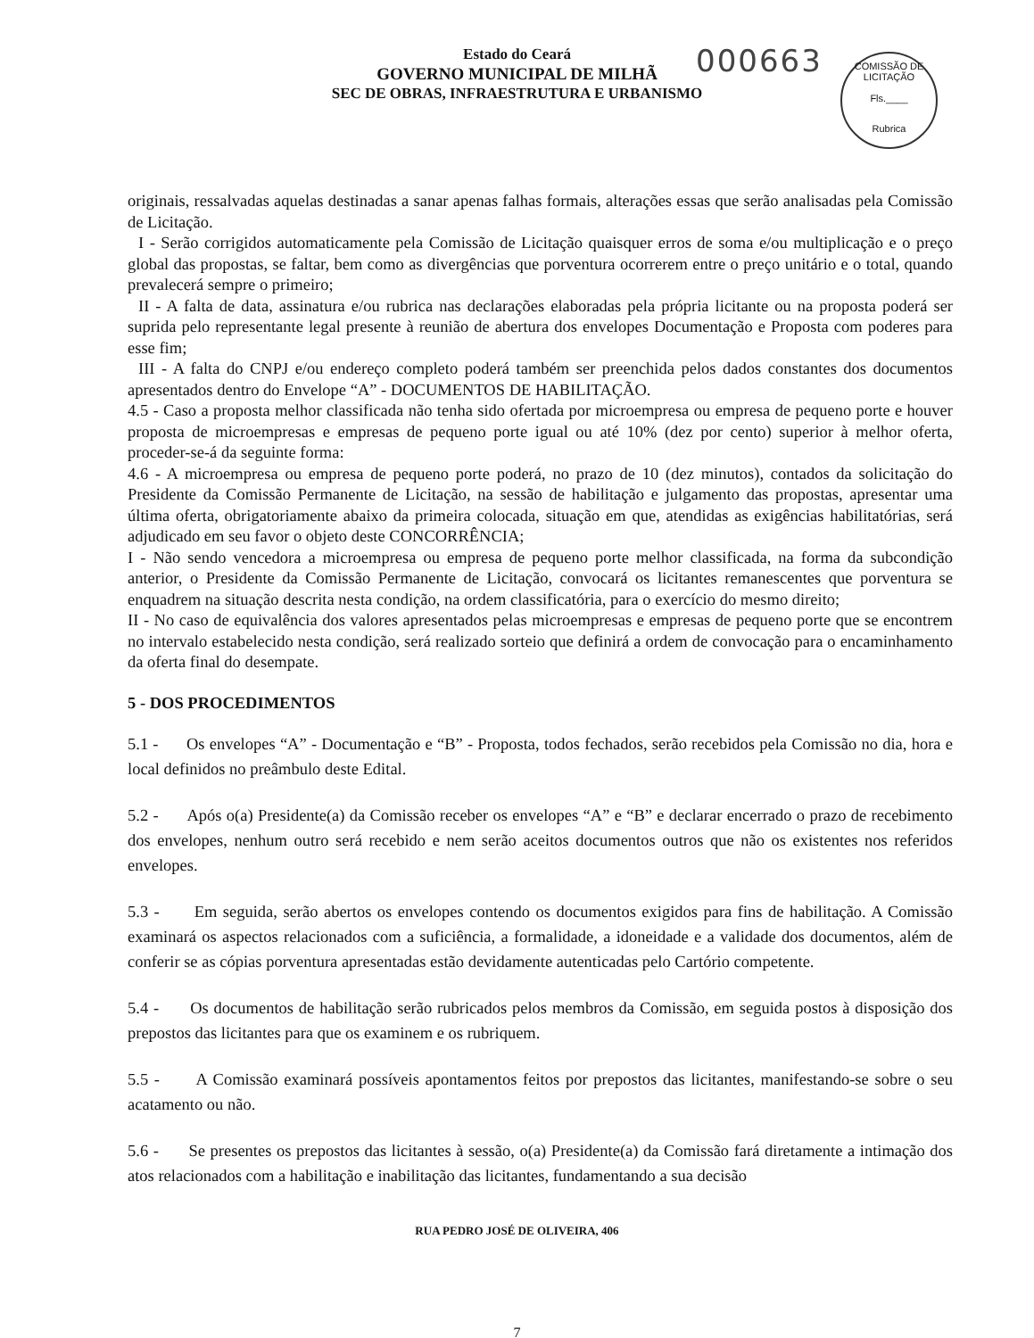Estado do Ceará
GOVERNO MUNICIPAL DE MILHÃ
SEC DE OBRAS, INFRAESTRUTURA E URBANISMO
000663
COMISSÃO DE LICITAÇÃO
Fls.____
Rubrica
originais, ressalvadas aquelas destinadas a sanar apenas falhas formais, alterações essas que serão analisadas pela Comissão de Licitação.
I - Serão corrigidos automaticamente pela Comissão de Licitação quaisquer erros de soma e/ou multiplicação e o preço global das propostas, se faltar, bem como as divergências que porventura ocorrerem entre o preço unitário e o total, quando prevalecerá sempre o primeiro;
II - A falta de data, assinatura e/ou rubrica nas declarações elaboradas pela própria licitante ou na proposta poderá ser suprida pelo representante legal presente à reunião de abertura dos envelopes Documentação e Proposta com poderes para esse fim;
III - A falta do CNPJ e/ou endereço completo poderá também ser preenchida pelos dados constantes dos documentos apresentados dentro do Envelope “A” - DOCUMENTOS DE HABILITAÇÃO.
4.5 - Caso a proposta melhor classificada não tenha sido ofertada por microempresa ou empresa de pequeno porte e houver proposta de microempresas e empresas de pequeno porte igual ou até 10% (dez por cento) superior à melhor oferta, proceder-se-á da seguinte forma:
4.6 - A microempresa ou empresa de pequeno porte poderá, no prazo de 10 (dez minutos), contados da solicitação do Presidente da Comissão Permanente de Licitação, na sessão de habilitação e julgamento das propostas, apresentar uma última oferta, obrigatoriamente abaixo da primeira colocada, situação em que, atendidas as exigências habilitatórias, será adjudicado em seu favor o objeto deste CONCORRÊNCIA;
I - Não sendo vencedora a microempresa ou empresa de pequeno porte melhor classificada, na forma da subcondição anterior, o Presidente da Comissão Permanente de Licitação, convocará os licitantes remanescentes que porventura se enquadrem na situação descrita nesta condição, na ordem classificatória, para o exercício do mesmo direito;
II - No caso de equivalência dos valores apresentados pelas microempresas e empresas de pequeno porte que se encontrem no intervalo estabelecido nesta condição, será realizado sorteio que definirá a ordem de convocação para o encaminhamento da oferta final do desempate.
5 - DOS PROCEDIMENTOS
5.1 - Os envelopes “A” - Documentação e “B” - Proposta, todos fechados, serão recebidos pela Comissão no dia, hora e local definidos no preâmbulo deste Edital.
5.2 - Após o(a) Presidente(a) da Comissão receber os envelopes “A” e “B” e declarar encerrado o prazo de recebimento dos envelopes, nenhum outro será recebido e nem serão aceitos documentos outros que não os existentes nos referidos envelopes.
5.3 - Em seguida, serão abertos os envelopes contendo os documentos exigidos para fins de habilitação. A Comissão examinará os aspectos relacionados com a suficiência, a formalidade, a idoneidade e a validade dos documentos, além de conferir se as cópias porventura apresentadas estão devidamente autenticadas pelo Cartório competente.
5.4 - Os documentos de habilitação serão rubricados pelos membros da Comissão, em seguida postos à disposição dos prepostos das licitantes para que os examinem e os rubriquem.
5.5 - A Comissão examinará possíveis apontamentos feitos por prepostos das licitantes, manifestando-se sobre o seu acatamento ou não.
5.6 - Se presentes os prepostos das licitantes à sessão, o(a) Presidente(a) da Comissão fará diretamente a intimação dos atos relacionados com a habilitação e inabilitação das licitantes, fundamentando a sua decisão
RUA PEDRO JOSÉ DE OLIVEIRA, 406
7